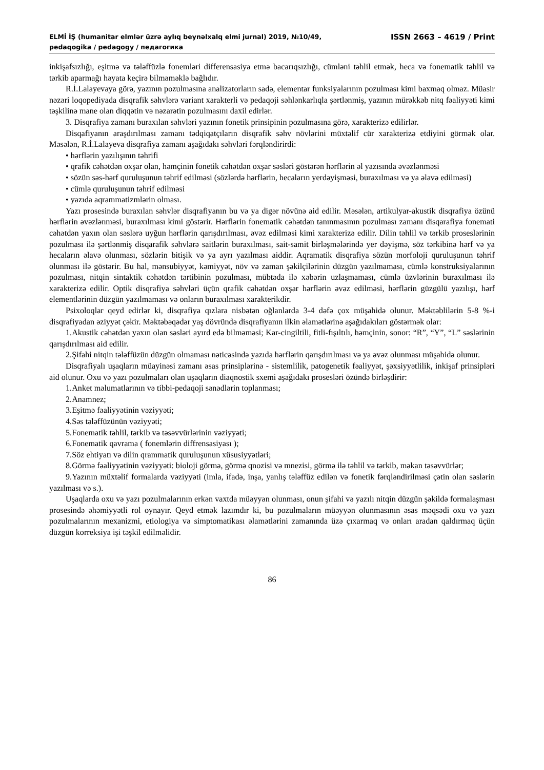ELMİ İŞ (humanitar elmlər üzrə aylıq beynəlxalq elmi jurnal) 2019, №10/49, ISSN 2663 – 4619 / Print
pedaqogika / pedagogy / педагогика
inkişafsızlığı, eşitmə və tələffüzlə fonemləri differensasiya etmə bacarıqsızlığı, cümləni təhlil etmək, heca və fonematik təhlil və tərkib aparmağı həyata keçirə bilməməklə bağlıdır.
R.İ.Lalayevaya görə, yazının pozulmasına analizatorların sadə, elementar funksiyalarının pozulması kimi baxmaq olmaz. Müasir nəzəri loqopediyada disqrafik səhvlərə variant xarakterli və pedaqoji səhlənkarlıqla şərtlənmiş, yazının mürəkkəb nitq fəaliyyəti kimi təşkilinə mane olan diqqətin və nəzarətin pozulmasını daxil edirlər.
3. Disqrafiya zamanı buraxılan səhvləri yazının fonetik prinsipinin pozulmasına görə, xarakterizə edilirlər.
Disqafiyanın araşdırılması zamanı tədqiqatçıların disqrafik səhv növlərini müxtəlif cür xarakterizə etdiyini görmək olar. Məsələn, R.İ.Lalayeva disqrafiya zamanı aşağıdakı səhvləri fərqləndirirdi:
• hərflərin yazılışının təhrifi
• qrafik cəhətdən oxşar olan, həmçinin fonetik cəhətdən oxşar səsləri göstərən hərflərin əl yazısında əvəzlənməsi
• sözün səs-hərf quruluşunun təhrif edilməsi (sözlərdə hərflərin, hecaların yerdəyişməsi, buraxılması və ya əlavə edilməsi)
• cümlə quruluşunun təhrif edilməsi
• yazıda aqrammatizmlərin olması.
Yazı prosesində buraxılan səhvlər disqrafiyanın bu və ya digər növünə aid edilir. Məsələn, artikulyar-akustik disqrafiya özünü hərflərin əvəzlənməsi, buraxılması kimi göstərir. Hərflərin fonematik cəhətdən tanınmasının pozulması zamanı disqarafiya fonemati cəhətdən yaxın olan səslərə uyğun hərflərin qarışdırılması, əvəz edilməsi kimi xarakterizə edilir. Dilin təhlil və tərkib proseslərinin pozulması ilə şərtlənmiş disqarafik səhvlərə saitlərin buraxılması, sait-samit birləşmələrində yer dəyişmə, söz tərkibinə hərf və ya hecaların əlavə olunması, sözlərin bitişik və ya ayrı yazılması aiddir. Aqramatik disqrafiya sözün morfoloji quruluşunun təhrif olunması ilə göstərir. Bu hal, mənsubiyyət, kəmiyyət, növ və zaman şəkilçilərinin düzgün yazılmaması, cümlə konstruksiyalarının pozulması, nitqin sintaktik cəhətdən tərtibinin pozulması, mübtəda ilə xəbərin uzlaşmaması, cümlə üzvlərinin buraxılması ilə xarakterizə edilir. Optik disqrafiya səhvləri üçün qrafik cəhətdən oxşar hərflərin əvəz edilməsi, hərflərin güzgülü yazılışı, hərf elementlərinin düzgün yazılmaması və onların buraxılması xarakterikdir.
Psixoloqlar qeyd edirlər ki, disqrafiya qızlara nisbətən oğlanlarda 3-4 dəfə çox müşahidə olunur. Məktəblilərin 5-8 %-i disqrafiyadan əziyyət çəkir. Məktəbəqədər yaş dövründə disqrafiyanın ilkin əlamətlərinə aşağıdakıları göstərmək olar:
1.Akustik cəhətdən yaxın olan səsləri ayırd edə bilməməsi; Kar-cingiltili, fitli-fışıltılı, həmçinin, sonor: “R”, “Y”, “L” səslərinin qarışdırılması aid edilir.
2.Şifahi nitqin tələffüzün düzgün olmaması nəticəsində yazıda hərflərin qarışdırılması və ya əvəz olunması müşahidə olunur.
Disqrafiyalı uşaqların müayinəsi zamanı əsas prinsiplərinə - sistemlilik, patogenetik fəaliyyət, şəxsiyyətlilik, inkişaf prinsipləri aid olunur. Oxu və yazı pozulmaları olan uşaqların diaqnostik sxemi aşağıdakı prosesləri özündə birləşdirir:
1.Anket məlumatlarının və tibbi-pedaqoji sənədlərin toplanması;
2.Anamnez;
3.Eşitmə fəaliyyətinin vəziyyəti;
4.Səs tələffüzünün vəziyyəti;
5.Fonematik təhlil, tərkib və təsəvvürlərinin vəziyyəti;
6.Fonematik qavrama ( fonemlərin diffrensasiyası );
7.Söz ehtiyatı və dilin qrammatik quruluşunun xüsusiyyətləri;
8.Görmə fəaliyyətinin vəziyyəti: bioloji görmə, görmə qnozisi və mnezisi, görmə ilə təhlil və tərkib, məkan təsəvvürlər;
9.Yazının müxtəlif formalarda vəziyyəti (imla, ifadə, inşa, yanlış tələffüz edilən və fonetik fərqləndirilməsi çətin olan səslərin yazılması və s.).
Uşaqlarda oxu və yazı pozulmalarının erkən vaxtda müəyyən olunması, onun şifahi və yazılı nitqin düzgün şəkildə formalaşması prosesində əhəmiyyətli rol oynayır. Qeyd etmək lazımdır ki, bu pozulmaların müəyyən olunmasının əsas məqsədi oxu və yazı pozulmalarının mexanizmi, etiologiya və simptomatikası əlamətlərini zamanında üzə çıxarmaq və onları aradan qaldırmaq üçün düzgün korreksiya işi təşkil edilməlidir.
86